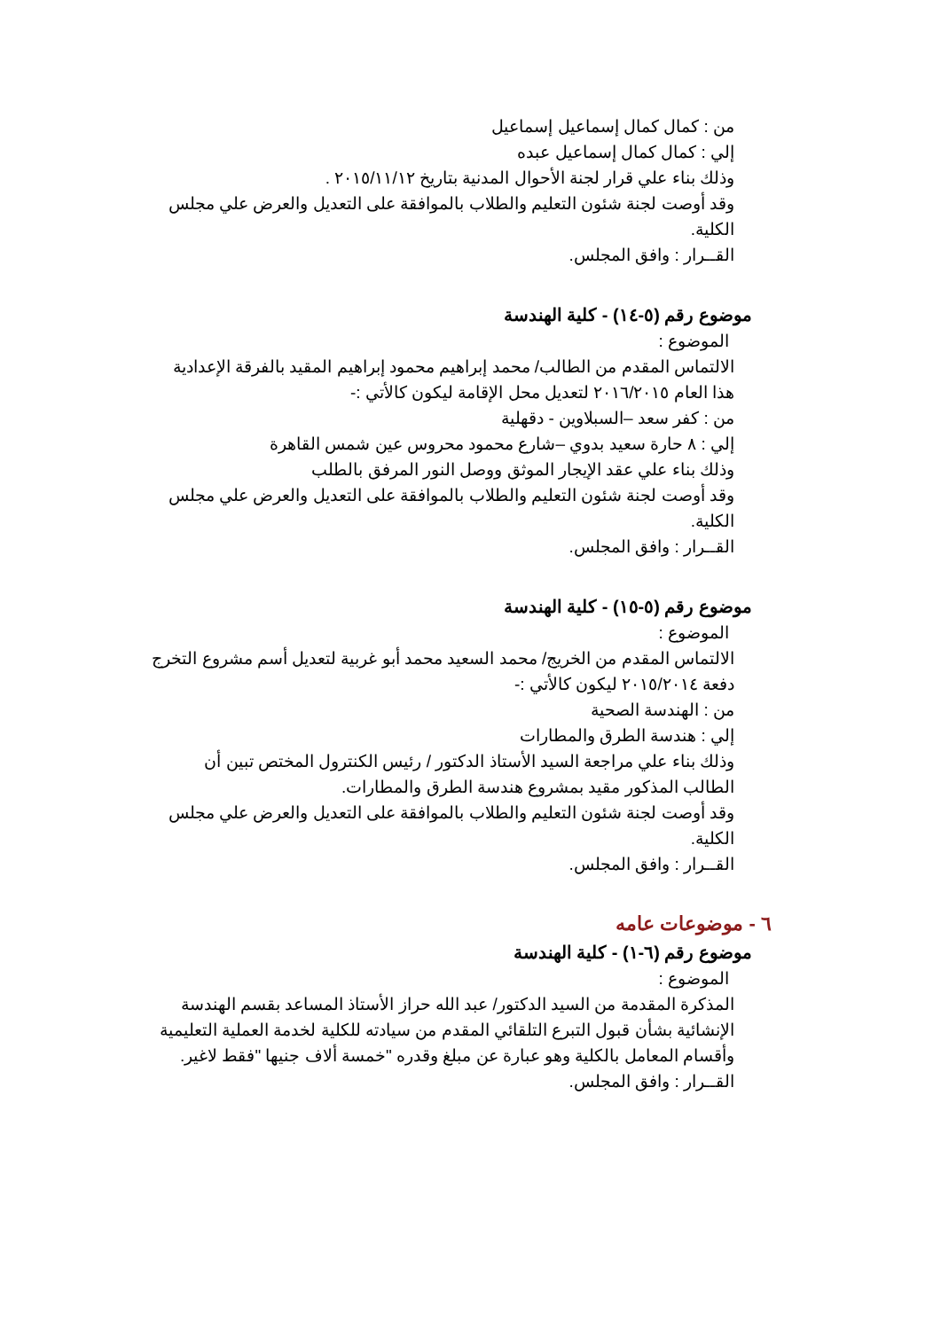من : كمال كمال إسماعيل إسماعيل
إلي : كمال كمال إسماعيل عبده
وذلك بناء علي قرار لجنة الأحوال المدنية بتاريخ ٢٠١٥/١١/١٢ .
وقد أوصت لجنة شئون التعليم والطلاب بالموافقة على التعديل والعرض علي مجلس الكلية.
القــرار : وافق المجلس.
موضوع رقم (٥-١٤) - كلية الهندسة
الموضوع :
الالتماس المقدم من الطالب/ محمد إبراهيم محمود إبراهيم المقيد بالفرقة الإعدادية هذا العام ٢٠١٦/٢٠١٥ لتعديل محل الإقامة ليكون كالأتي :-
من : كفر سعد –السبلاوين - دقهلية
إلي : ٨ حارة سعيد بدوي –شارع محمود محروس عين شمس القاهرة
وذلك بناء علي عقد الإيجار الموثق ووصل النور المرفق بالطلب
وقد أوصت لجنة شئون التعليم والطلاب بالموافقة على التعديل والعرض علي مجلس الكلية.
القــرار : وافق المجلس.
موضوع رقم (٥-١٥) - كلية الهندسة
الموضوع :
الالتماس المقدم من الخريج/ محمد السعيد محمد أبو غربية لتعديل أسم مشروع التخرج دفعة ٢٠١٥/٢٠١٤ ليكون كالأتي :-
من : الهندسة الصحية
إلي : هندسة الطرق والمطارات
وذلك بناء علي مراجعة السيد الأستاذ الدكتور / رئيس الكنترول المختص تبين أن الطالب المذكور مقيد بمشروع هندسة الطرق والمطارات.
وقد أوصت لجنة شئون التعليم والطلاب بالموافقة على التعديل والعرض علي مجلس الكلية.
القــرار : وافق المجلس.
٦ - موضوعات عامه
موضوع رقم (٦-١) - كلية الهندسة
الموضوع :
المذكرة المقدمة من السيد الدكتور/ عبد الله حراز الأستاذ المساعد بقسم الهندسة الإنشائية بشأن قبول التبرع التلقائي المقدم من سيادته للكلية لخدمة العملية التعليمية وأقسام المعامل بالكلية وهو عبارة عن مبلغ وقدره "خمسة ألاف جنيها "فقط لاغير.
القــرار : وافق المجلس.